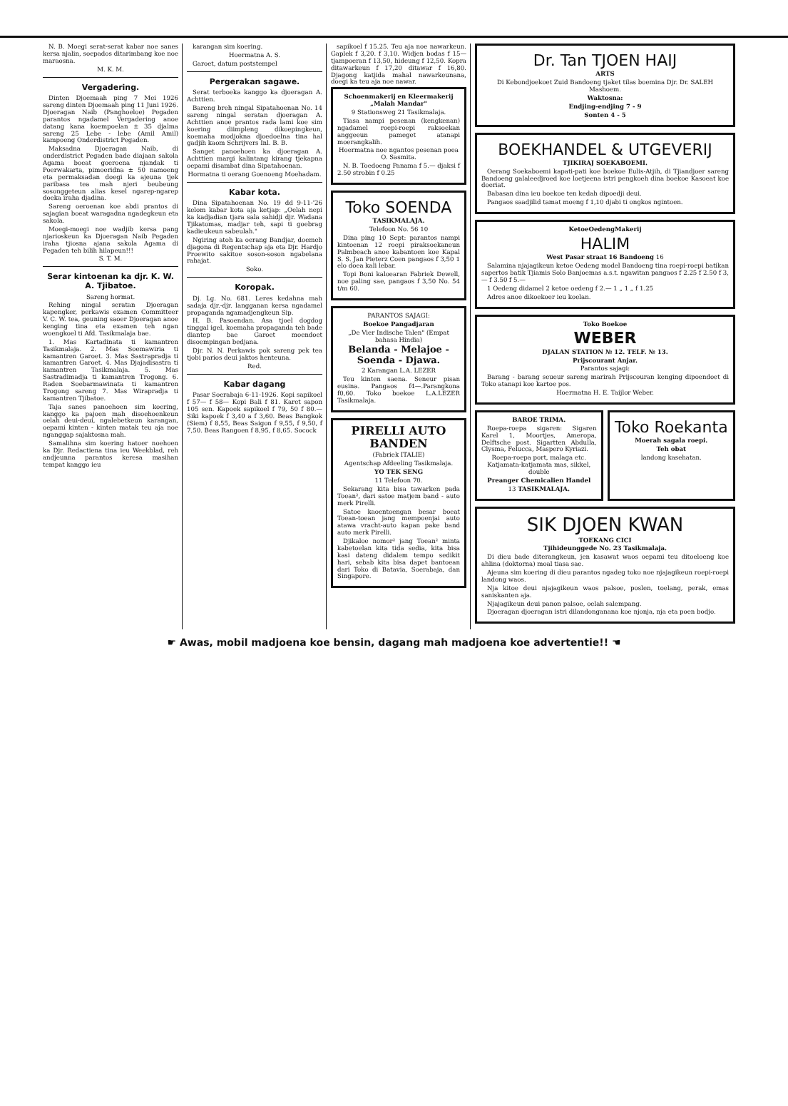N. B. Moegi serat-serat kabar noe sanes kersa njalin, soepados ditarimbang koe noe maraosna.
M. K. M.
Vergadering.
Dinten Djoemaah ping 7 Mei 1926 sareng dinten Djoemaah ping 11 Juni 1926. Djoeragan Naib (Panghoeloe) Pegaden parantos ngadamel Vergadering anoe datang kana koempoelan ± 35 djalma sareng 25 Lebe - lebe (Amil Amil) kampoeng Onderdistrict Pegaden.
Maksadna Djoeragan Naib, di onderdistrict Pegaden bade diajaan sakola Agama boeat goeroena njandak ti Poerwakarta, pimoeridna ± 50 namoeng eta permaksadan doegi ka ajeuna tjek paribasa tea mah njeri beubeung sosonggeteun alias kesel ngarep-ngarep doeka iraha djadina.
Sareng oeroenan koe abdi prantos di sajagian boeat waragadna ngadegkeun eta sakola.
Moegi-moegi noe wadjib kersa pang njarioskeun ka Djoeragan Naib Pegaden iraha tjiosna ajana sakola Agama di Pegaden teh bilih hilapeun!!!
S. T. M.
Serar kintoenan ka djr. K. W. A. Tjibatoe.
Sareng hormat.
Rehing ningal seratan Djoeragan kapengker, perkawis examen Committeer V. C. W. tea, geuning saoer Djoeragan anoe kenging tina eta examen teh ngan woengkoel ti Afd. Tasikmalaja bae.
1. Mas Kartadinata ti kamantren Tasikmalaja. 2. Mas Soemawiria ti kamantren Garoet. 3. Mas Sastrapradja ti kamantren Garoet. 4. Mas Djajadisastra ti kamantren Tasikmalaja. 5. Mas Sastradimadja ti kamantren Trogong. 6. Raden Soebarmawinata ti kamantren Trogong sareng 7. Mas Wirapradja ti kamantren Tjibatoe.
Taja sanes panoehoen sim koering, kanggo ka pajoen mah disoehoenkeun oelah deui-deui, ngalebetkeun karangan, oepami kinten - kinten matak teu aja noe nganggap sajaktosna mah.
Samalihna sim koering hatoer noehoen ka Djr. Redactiena tina ieu Weekblad, reh andjeunna parantos keresa masihan tempat kanggo ieu
karangan sim koering.
Hoermatna A. S.
Garoet, datum poststempel
Pergerakan sagawe.
Serat terboeka kanggo ka djoeragan A. Achttien.
Bareng breh ningal Sipatahoenan No. 14 sareng ningal seratan djoeragan A. Achttien anoe prantos rada lami koe sim koering diimpleng dikoepingkeun, koemaha modjokna djoedoelna tina hal gadjih kaom Schrijvers Inl. B. B.
Sanget panoehoen ka djoeragan A. Achttien margi kalintang kirang tjekapna oepami disambat dina Sipatahoenan.
Hormatna ti oerang Goenoeng Moehadam.
Kabar kota.
Dina Sipatahoenan No. 19 dd 9-11-'26 kelom kabar kota aja ketjap: „Oelah nepi ka kadjadian tjara sala sahidji djr. Wadana Tjikatomas, madjar teh, sapi ti goebrag kadieukeun sabeulah."
Ngiring atoh ka oerang Bandjar, doemeh djagona di Regentschap aja eta Djr. Hardjo Proewito sakitoe soson-soson ngabelana rahajat.
Soko.
Koropak.
Dj. Lg. No. 681. Leres kedahna mah sadaja djr.-djr. langganan kersa ngadamel propaganda ngamadjengkeun Sip.
H. B. Pasoendan. Asa tjoel dogdog tinggal igel, koemaha propaganda teh bade diantep bae Garoet moendoet disoempingan bedjana.
Djr. N. N. Perkawis pok sareng pek tea tjobi parios deui jaktos henteuna.
Red.
Kabar dagang
Pasar Soerabaja 6-11-1926. Kopi sapikoel f 57— f 58— Kopi Bali f 81. Karet sapon 105 sen. Kapoek sapikoel f 79, 50 f 80.— Siki kapoek f 3,40 a f 3,60. Beas Bangkok (Siem) f 8,55, Beas Saigon f 9,55, f 9,50, f 7,50. Beas Rangoen f 8,95, f 8,65. Socock
sapikoel f 15.25. Teu aja noe nawarkeun. Gaplek f 3,20. f 3,10. Widjen bodas f 15— tjampoeran f 13,50, hideung f 12,50. Kopra ditawarkeun f 17,20 ditawar f 16,80. Djagong katjida mahal nawarkeunana, doegi ka teu aja noe nawar.
Schoenmakerij en Kleermakerij „Malah Mandar"
9 Stationsweg 21 Tasikmalaja.
Tiasa nampi pesenan (kengkenan) ngadamel roepi-roepi raksoekan anggeeun pameget atanapi moerangkalih.
Hoermatna noe ngantos pesenan poea O. Sasmita.
N. B. Toedoeng Panama f 5.— djaksi f 2.50 strobin f 0.25
Toko SOENDA
TASIKMALAJA.
Telefoon No. 56 10
Dina ping 10 Sept: parantos nampi kintoenan 12 roepi piraksoekaneun Palmbeach anoe kabantoen koe Kapal S. S. Jan Pieterz Coen pangaos f 3,50 1 elo doea kali lebar.
Topi Boni kaloearan Fabriek Dewell, noe paling sae, pangaos f 3,50 No. 54 t/m 60.
PARANTOS SAJAGI:
Boekoe Pangadjaran
„De Vier Indische Talen" (Empat bahasa Hindia)
Belanda - Melajoe - Soenda - Djawa.
2 Karangan L.A. LEZER
Teu kinten saena. Seneur pisan eusina. Pangaos f4—.Parangkona f0,60. Toko boekoe L.A.LEZER Tasikmalaja.
PIRELLI AUTO BANDEN
(Fabriek ITALIE)
Agentschap Afdeeling Tasikmalaja.
YO TEK SENG
11 Telefoon 70.
Sekarang kita bisa tawarken pada Toean², dari satoe matjem band - auto merk Pirelli.
Satoe kaoentoengan besar boeat Toean-toean jang mempoenjai auto atawa vracht-auto kapan pake band auto merk Pirelli.
Djikaloe nomor² jang Toean² minta kabetoelan kita tida sedia, kita bisa kasi dateng didalem tempo sedikit hari, sebab kita bisa dapet bantoean dari Toko di Batavia, Soerabaja, dan Singapore.
Dr. Tan TJOEN HAIJ
ARTS
Di Kebondjoekoet Zuid Bandoeng tjaket tilas boemina Djr. Dr. SALEH Mashoem.
Waktosna:
Endjing-endjing 7 - 9
Sonten 4 - 5
BOEKHANDEL & UTGEVERIJ
TJIKIRAJ SOEKABOEMI.
Oerang Soekaboemi kapati-pati koe boekoe Eulis-Atjih, di Tjiandjoer sareng Bandoeng galaleedjroed koe loetjeena istri pengkoeh dina boekoe Kasoeat koe doeriat.
Babasan dina ieu boekoe ten kedah dipoedji deui.
Pangaos saadjilid tamat moeng f 1,10 djabi ti ongkos ngintoen.
KetoeOedengMakerij
HALIM
West Pasar straat 16 Bandoeng 16
Salamina njajagikeun ketoe Oedeng model Bandoeng tina roepi-roepi batikan sapertos batik Tjiamis Solo Banjoemas a.s.t. ngawitan pangaos f 2.25 f 2.50 f 3,— f 3.50 f 5.—
1 Oedeng didamel 2 ketoe oedeng f 2.— 1 „ 1 „ f 1.25
Adres anoe dikoekoer ieu koelan.
Toko Boekoe
WEBER
DJALAN STATION № 12. TELF. № 13.
Prijscourant Anjar.
Parantos sajagi:
Barang - barang seueur sareng marirah Prijscouran kenging dipoendoet di Toko atanapi koe kartoe pos.
Hoermatna H. E. Taijlor Weber.
BAROE TRIMA.
Roepa-roepa sigaren: Sigaren Karel 1, Moortjes, Ameropa, Delftsche post. Sigartten Abdulla, Clysma, Felucca, Maspero Kyriazi.
Roepa-roepa port, malaga etc. Katjamata-katjamata mas, sikkel, double
Preanger Chemicalien Handel
13 TASIKMALAJA.
Toko Roekanta
Moerah sagala roepi.
Teh obat
landong kasehatan.
SIK DJOEN KWAN
TOEKANG CICI
Tjihideunggede No. 23 Tasikmalaja.
Di dieu bade diterangkeun, jen kasawat waos oepami teu ditoeloeng koe ahlina (doktorna) moal tiasa sae.
Ajeuna sim koering di dieu parantos ngadeg toko noe njajagikeun roepi-roepi landong waos.
Nja kitoe deui njajagikeun waos palsoe, poslen, toelang, perak, emas saniskanten aja.
Njajagikeun deui panon palsoe, oelah salempang.
Djoeragan djoeragan istri dilandonganana koe njonja, nja eta poen bodjo.
☛ Awas, mobil madjoena koe bensin, dagang mah madjoena koe advertentie!! ☚